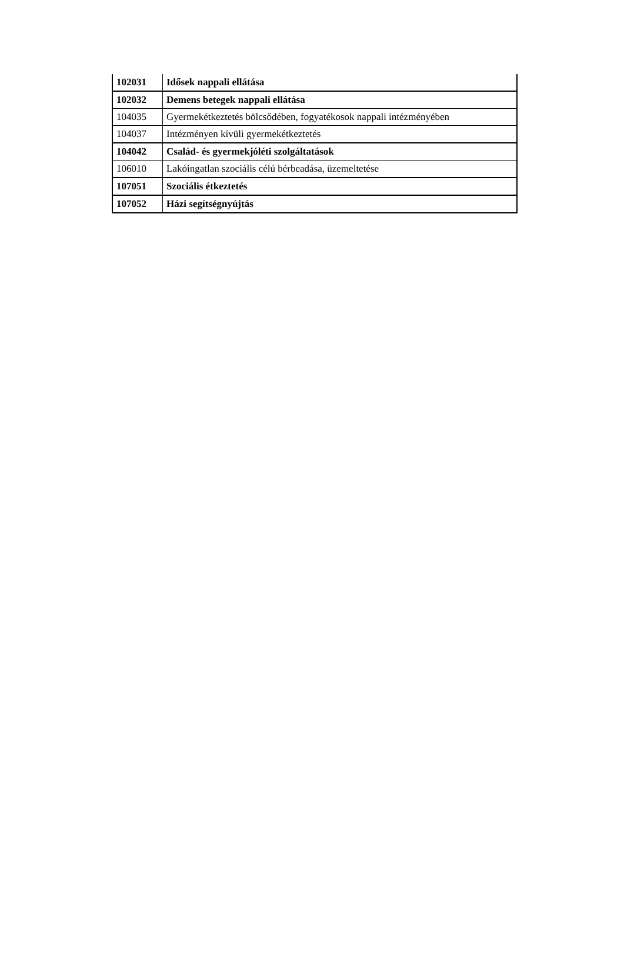| 102031 | Idősek nappali ellátása |
| 102032 | Demens betegek nappali ellátása |
| 104035 | Gyermekétkeztetés bölcsődében, fogyatékosok nappali intézményében |
| 104037 | Intézményen kívüli gyermekétkeztetés |
| 104042 | Család- és gyermekjóléti szolgáltatások |
| 106010 | Lakóingatlan szociális célú bérbeadása, üzemeltetése |
| 107051 | Szociális étkeztetés |
| 107052 | Házi segítségnyújtás |